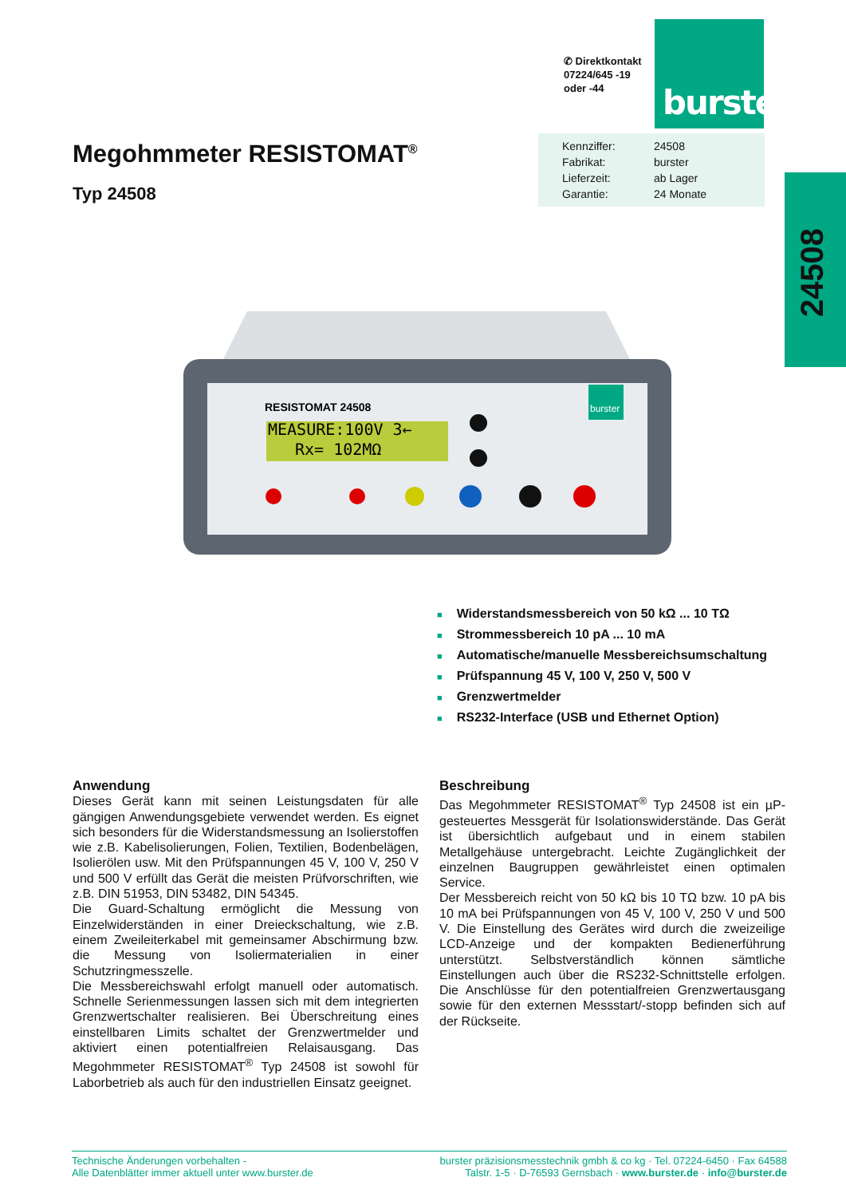✆ Direktkontakt
07224/645 -19
oder -44
burster
| Kennziffer: | 24508 |
| Fabrikat: | burster |
| Lieferzeit: | ab Lager |
| Garantie: | 24 Monate |
Megohmmeter RESISTOMAT<sup>®</sup>
Typ 24508
24508
MEASURE:100V 3←
Rx= 102MΩ
RESISTOMAT 24508
burster
■ Widerstandsmessbereich von 50 kΩ ... 10 TΩ
■ Strommessbereich 10 pA ... 10 mA
■ Automatische/manuelle Messbereichsumschaltung
■ Prüfspannung 45 V, 100 V, 250 V, 500 V
■ Grenzwertmelder
■ RS232-Interface (USB und Ethernet Option)
Anwendung
Dieses Gerät kann mit seinen Leistungsdaten für alle gängigen Anwendungsgebiete verwendet werden. Es eignet sich besonders für die Widerstandsmessung an Isolierstoffen wie z.B. Kabelisolierungen, Folien, Textilien, Bodenbelägen, Isolierölen usw. Mit den Prüfspannungen 45 V, 100 V, 250 V und 500 V erfüllt das Gerät die meisten Prüfvorschriften, wie z.B. DIN 51953, DIN 53482, DIN 54345.
Die Guard-Schaltung ermöglicht die Messung von Einzelwiderständen in einer Dreieckschaltung, wie z.B. einem Zweileiterkabel mit gemeinsamer Abschirmung bzw. die Messung von Isoliermaterialien in einer Schutzringmesszelle.
Die Messbereichswahl erfolgt manuell oder automatisch. Schnelle Serienmessungen lassen sich mit dem integrierten Grenzwertschalter realisieren. Bei Überschreitung eines einstellbaren Limits schaltet der Grenzwertmelder und aktiviert einen potentialfreien Relaisausgang. Das Megohmmeter RESISTOMAT<sup>®</sup> Typ 24508 ist sowohl für Laborbetrieb als auch für den industriellen Einsatz geeignet.
Beschreibung
Das Megohmmeter RESISTOMAT<sup>®</sup> Typ 24508 ist ein µP-gesteuertes Messgerät für Isolationswiderstände. Das Gerät ist übersichtlich aufgebaut und in einem stabilen Metallgehäuse untergebracht. Leichte Zugänglichkeit der einzelnen Baugruppen gewährleistet einen optimalen Service.
Der Messbereich reicht von 50 kΩ bis 10 TΩ bzw. 10 pA bis 10 mA bei Prüfspannungen von 45 V, 100 V, 250 V und 500 V. Die Einstellung des Gerätes wird durch die zweizeilige LCD-Anzeige und der kompakten Bedienerführung unterstützt. Selbstverständlich können sämtliche Einstellungen auch über die RS232-Schnittstelle erfolgen. Die Anschlüsse für den potentialfreien Grenzwertausgang sowie für den externen Messstart/-stopp befinden sich auf der Rückseite.
Technische Änderungen vorbehalten -
Alle Datenblätter immer aktuell unter www.burster.de
burster präzisionsmesstechnik gmbh & co kg · Tel. 07224-6450 · Fax 64588
Talstr. 1-5 · D-76593 Gernsbach · www.burster.de · info@burster.de